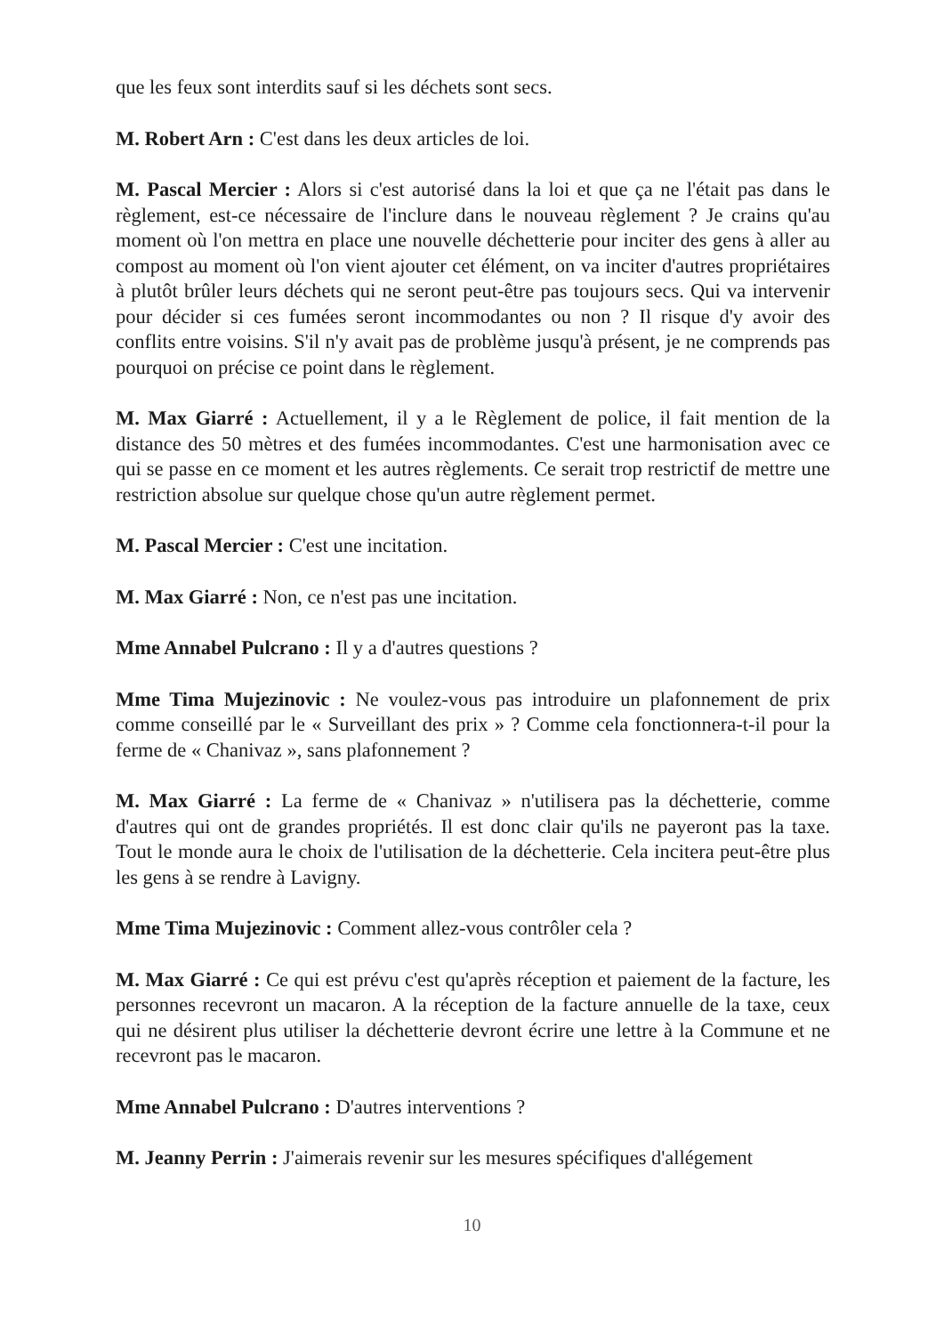que les feux sont interdits sauf si les déchets sont secs.
M. Robert Arn : C'est dans les deux articles de loi.
M. Pascal Mercier : Alors si c'est autorisé dans la loi et que ça ne l'était pas dans le règlement, est-ce nécessaire de l'inclure dans le nouveau règlement ? Je crains qu'au moment où l'on mettra en place une nouvelle déchetterie pour inciter des gens à aller au compost au moment où l'on vient ajouter cet élément, on va inciter d'autres propriétaires à plutôt brûler leurs déchets qui ne seront peut-être pas toujours secs. Qui va intervenir pour décider si ces fumées seront incommodantes ou non ? Il risque d'y avoir des conflits entre voisins. S'il n'y avait pas de problème jusqu'à présent, je ne comprends pas pourquoi on précise ce point dans le règlement.
M. Max Giarré : Actuellement, il y a le Règlement de police, il fait mention de la distance des 50 mètres et des fumées incommodantes. C'est une harmonisation avec ce qui se passe en ce moment et les autres règlements. Ce serait trop restrictif de mettre une restriction absolue sur quelque chose qu'un autre règlement permet.
M. Pascal Mercier : C'est une incitation.
M. Max Giarré : Non, ce n'est pas une incitation.
Mme Annabel Pulcrano : Il y a d'autres questions ?
Mme Tima Mujezinovic : Ne voulez-vous pas introduire un plafonnement de prix comme conseillé par le « Surveillant des prix » ? Comme cela fonctionnera-t-il pour la ferme de « Chanivaz », sans plafonnement ?
M. Max Giarré : La ferme de « Chanivaz » n'utilisera pas la déchetterie, comme d'autres qui ont de grandes propriétés. Il est donc clair qu'ils ne payeront pas la taxe. Tout le monde aura le choix de l'utilisation de la déchetterie. Cela incitera peut-être plus les gens à se rendre à Lavigny.
Mme Tima Mujezinovic : Comment allez-vous contrôler cela ?
M. Max Giarré : Ce qui est prévu c'est qu'après réception et paiement de la facture, les personnes recevront un macaron. A la réception de la facture annuelle de la taxe, ceux qui ne désirent plus utiliser la déchetterie devront écrire une lettre à la Commune et ne recevront pas le macaron.
Mme Annabel Pulcrano : D'autres interventions ?
M. Jeanny Perrin : J'aimerais revenir sur les mesures spécifiques d'allégement
10